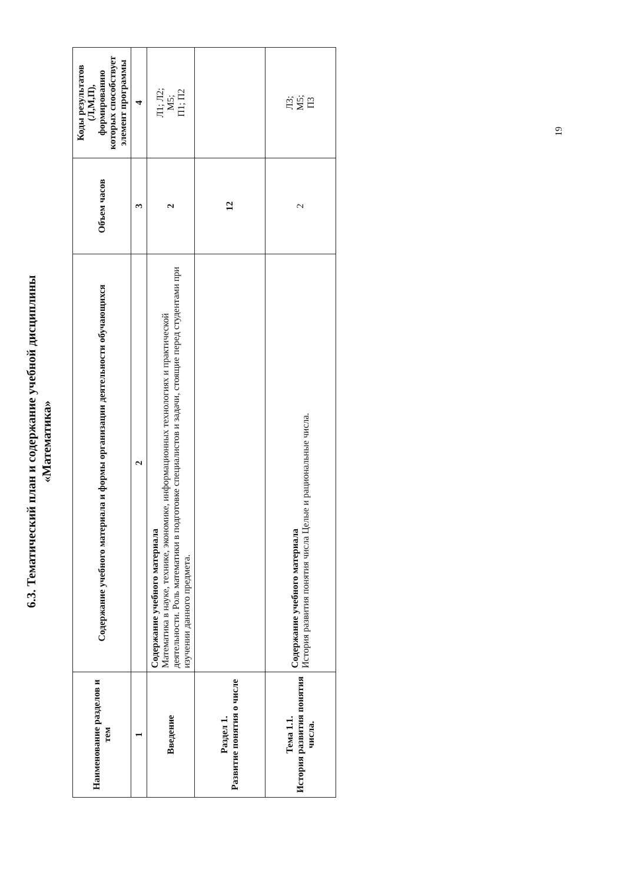6.3. Тематический план и содержание учебной дисциплины
«Математика»
| Наименование разделов и тем | Содержание учебного материала и формы организации деятельности обучающихся | Объем часов | Коды результатов (Л,М,П), формированию которых способствует элемент программы |
| --- | --- | --- | --- |
| 1 | 2 | 3 | 4 |
| Введение | Содержание учебного материала Математика в науке, технике, экономике, информационных технологиях и практической деятельности. Роль математики в подготовке специалистов и задачи, стоящие перед студентами при изучении данного предмета. | 2 | Л1; Л2; М5; П1; П2 |
| Раздел 1. Развитие понятия о числе | | 12 | |
| Тема 1.1. История развития понятия числа. | Содержание учебного материала История развития понятия числа Целые и рациональные числа. | 2 | Л3; М5; П3 |
19